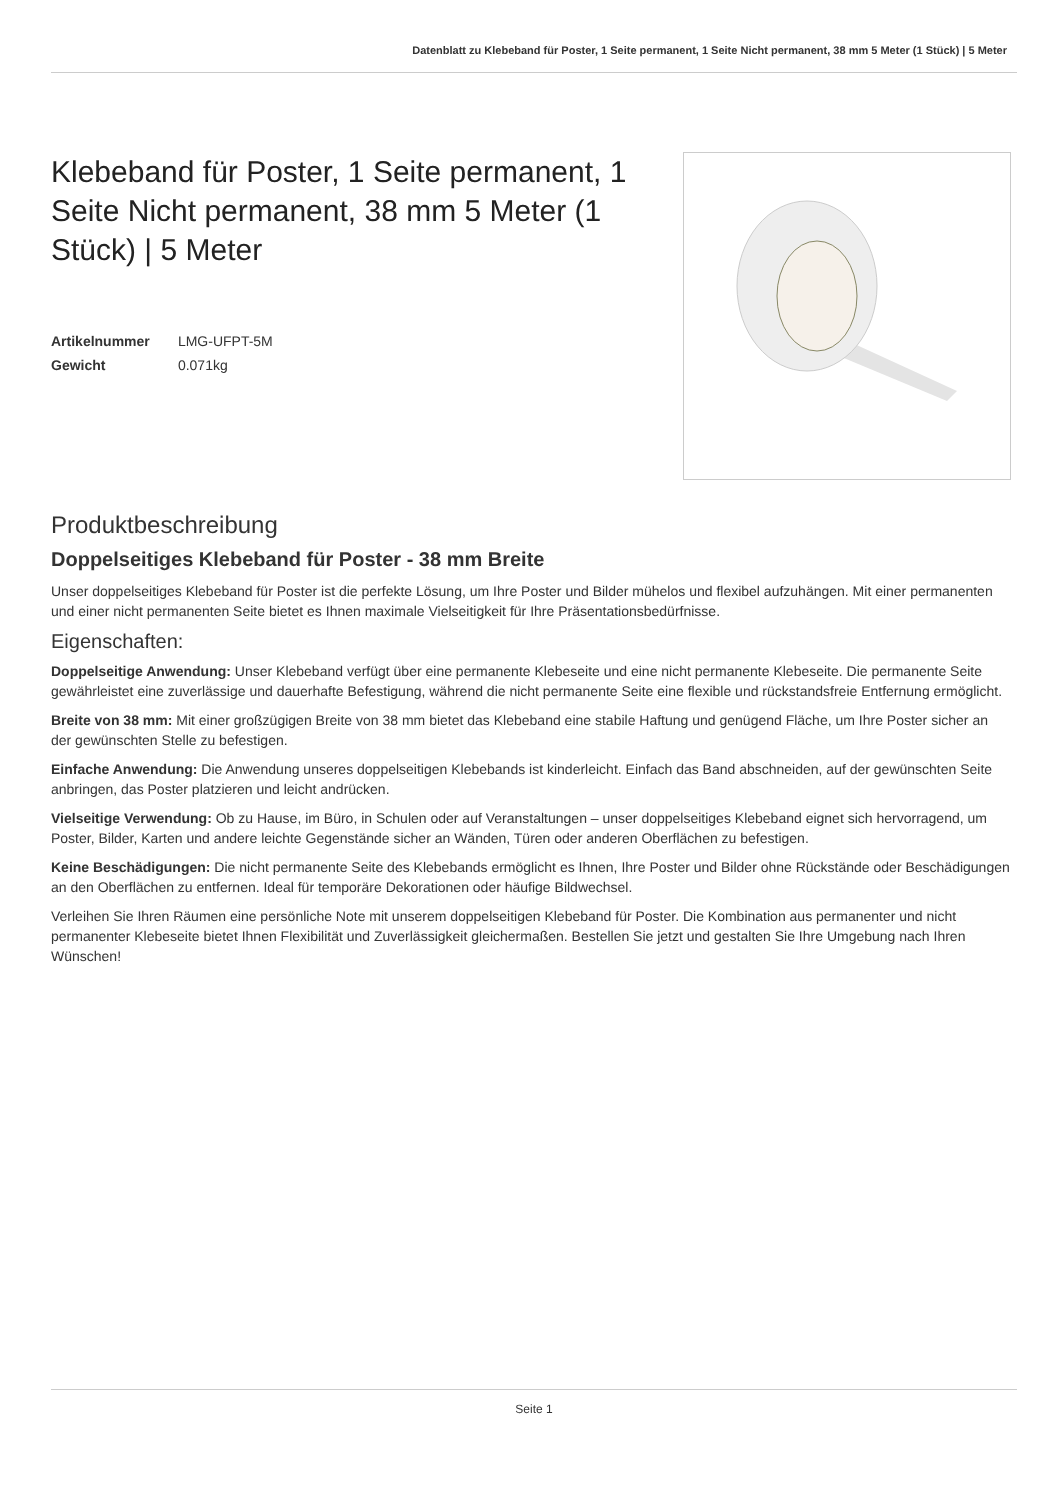Datenblatt zu Klebeband für Poster, 1 Seite permanent, 1 Seite Nicht permanent, 38 mm 5 Meter (1 Stück) | 5 Meter
Klebeband für Poster, 1 Seite permanent, 1 Seite Nicht permanent, 38 mm 5 Meter (1 Stück) | 5 Meter
Artikelnummer LMG-UFPT-5M
Gewicht 0.071kg
Produktbeschreibung
Doppelseitiges Klebeband für Poster - 38 mm Breite
Unser doppelseitiges Klebeband für Poster ist die perfekte Lösung, um Ihre Poster und Bilder mühelos und flexibel aufzuhängen. Mit einer permanenten und einer nicht permanenten Seite bietet es Ihnen maximale Vielseitigkeit für Ihre Präsentationsbedürfnisse.
Eigenschaften:
Doppelseitige Anwendung: Unser Klebeband verfügt über eine permanente Klebeseite und eine nicht permanente Klebeseite. Die permanente Seite gewährleistet eine zuverlässige und dauerhafte Befestigung, während die nicht permanente Seite eine flexible und rückstandsfreie Entfernung ermöglicht.
Breite von 38 mm: Mit einer großzügigen Breite von 38 mm bietet das Klebeband eine stabile Haftung und genügend Fläche, um Ihre Poster sicher an der gewünschten Stelle zu befestigen.
Einfache Anwendung: Die Anwendung unseres doppelseitigen Klebebands ist kinderleicht. Einfach das Band abschneiden, auf der gewünschten Seite anbringen, das Poster platzieren und leicht andrücken.
Vielseitige Verwendung: Ob zu Hause, im Büro, in Schulen oder auf Veranstaltungen – unser doppelseitiges Klebeband eignet sich hervorragend, um Poster, Bilder, Karten und andere leichte Gegenstände sicher an Wänden, Türen oder anderen Oberflächen zu befestigen.
Keine Beschädigungen: Die nicht permanente Seite des Klebebands ermöglicht es Ihnen, Ihre Poster und Bilder ohne Rückstände oder Beschädigungen an den Oberflächen zu entfernen. Ideal für temporäre Dekorationen oder häufige Bildwechsel.
Verleihen Sie Ihren Räumen eine persönliche Note mit unserem doppelseitigen Klebeband für Poster. Die Kombination aus permanenter und nicht permanenter Klebeseite bietet Ihnen Flexibilität und Zuverlässigkeit gleichermaßen. Bestellen Sie jetzt und gestalten Sie Ihre Umgebung nach Ihren Wünschen!
Seite 1